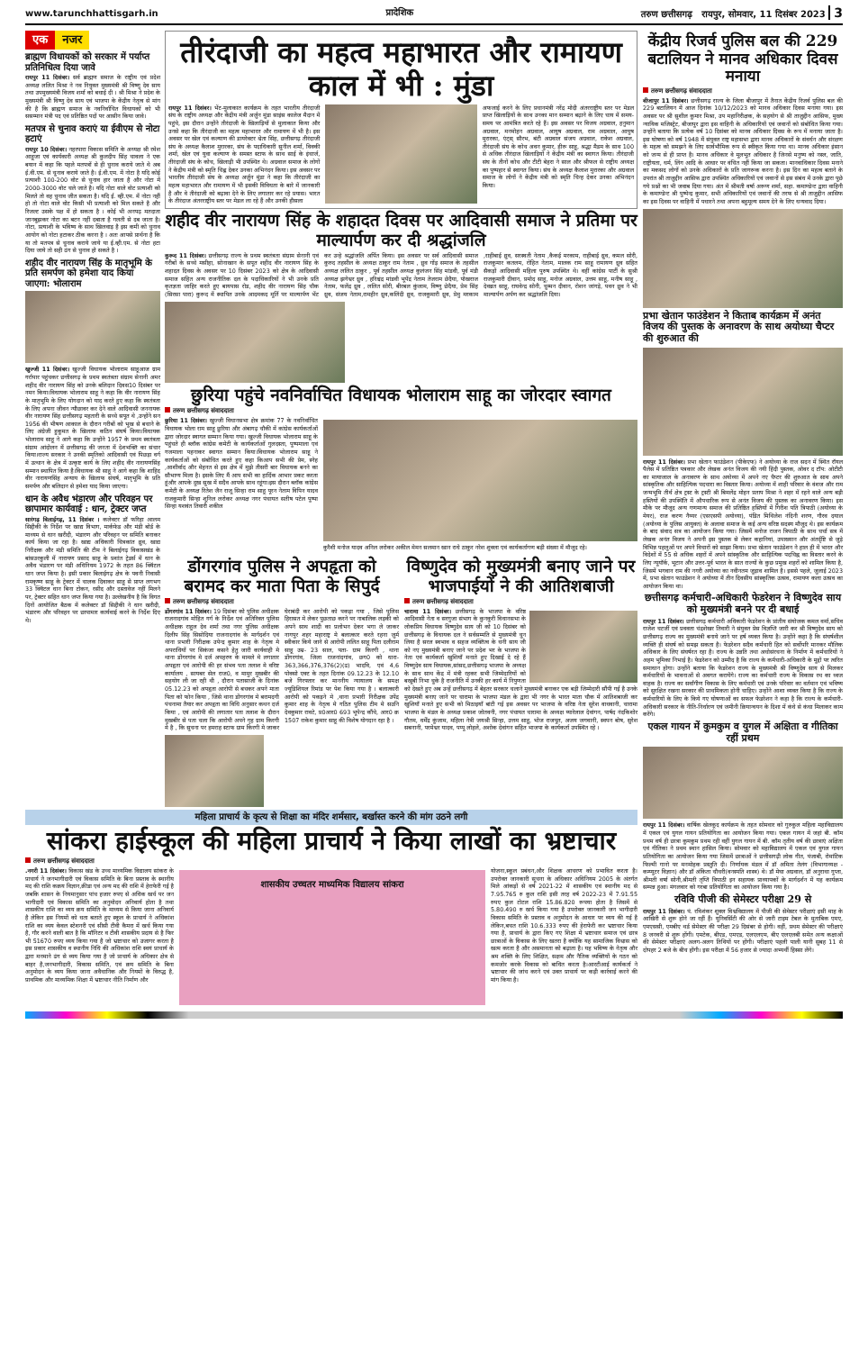www.tarunchhattisgarh.in प्रादेशिक तरुण छत्तीसगढ़ रायपुर, सोमवार, 11 दिसंबर 2023 3
एक नजर
ब्राह्मण विधायकों को सरकार में पर्याप्त प्रतिनिधित्व दिया जावे
रायपुर 11 दिसंबर। सर्व ब्राह्मण समाज के राष्ट्रीय एवं प्रदेश अध्यक्ष ललित मिश्रा ने नव नियुक्त मुख्यमंत्री श्री विष्णु देव साय तथा उपमुख्यमंत्री विजय शर्मा को बधाई दी । श्री मिश्रा ने प्रदेश के मुख्यमंत्री श्री विष्णु देव साय एवं भाजपा के केंद्रीय नेतृत्व से मांग की है कि ब्राह्मण समाज के नवनिर्वाचित विधायकों को भी ससम्मान मंत्री पद एवं प्रतिष्ठित पदों पर आसीन किया जावे।
मतपत्र से चुनाव कराएं या ईवीएम से नोटा हटाएं
रायपुर 10 दिसंबर। नहरपारा विकास समिति के अध्यक्ष श्री रमेश आहूजा एवं कार्यकारी अध्यक्ष श्री कुलदीप सिंह चावला ने एक बयान में कहा कि पहले मतपत्रों से ही चुनाव कराये जाते थे अब ई.वी.एम. से चुनाव कराये जाते है। ई.वी.एम. में नोटा है यदि कोई प्रत्याशी 100-200 वोट से चुनाव हार जाता है और नोटा में 2000-3000 वोट चले जाते है। यदि नोटा वाले वोट प्रत्याशी को मिलते तो वह चुनाव जीत सकता है। यदि ई. व्ही.एम. में नोटा नहीं हो तो नोटा वाले वोट किसी भी प्रत्याशी को मिल सकते है और रिजल्ट उसके पक्ष में हो सकता है । कोई भी अनपढ़ मतदाता जानबूझकर नोटा का बटन नहीं दबाता है गलती से दब जाता है। नोटा, प्रत्याशी के भविष्य के साथ खिलवाड़ है इस कमी को चुनाव आयोग को नोटा हटाकर ठीक करना है । अतः आपसे प्रार्थना है कि या तो मतपत्र से चुनाव कराये जाये या ई.व्ही.एम. से नोटा हटा दिया जाये तो सही ढंग से चुनाव हो सकते है ।
शहीद वीर नारायण सिंह के मातृभूमि के प्रति समर्पण को हमेशा याद किया जाएगा: भोलाराम
खुज्जी 11 दिसंबर। खुज्जी विधायक भोलाराम साहूआज ग्राम गर्रापार पहुंचकर छत्तीसगढ़ के प्रथम स्वतंत्रता संग्राम सेनानी अमर शहीद वीर नारायण सिंह को उनके बलिदान दिवस10 दिसंबर पर नमन किया।विधायक भोलाराम साहू ने कहा कि वीर नारायण सिंह के मातृभूमि के लिए योगदान को याद करते हुए कहा कि स्वतंत्रता के लिए अपना जीवन न्यौछावर कर देने वाले आदिवासी जननायक वीर नारायण सिंह छत्तीसगढ़ महतारी के सच्चे सपूत थे ,उन्होंने सन 1956 की भीषण आकाल के दौरान गरीबों को भूख से बचाने के लिए अंग्रेजी हुकूमत के खिलाफ कठिन संघर्ष किया।विधायक भोलाराम साहू ने आगे कहा कि उन्होंने 1957 के प्रथम स्वतंत्रता संग्राम आंदोलन में छत्तीसगढ़ की जनता में देशभक्ति का संचार किया।राज्य सरकार ने उनकी स्मृतिको आदिवासी एवं पिछड़ा वर्ग में उत्थान के क्षेत्र में उत्कृष्ट कार्य के लिए शहीद वीर नारायणसिंह सम्मान स्थापित किया है।विधायक श्री साहू ने आगे कहा कि शाहिद वीर नारायणसिंह अन्याय के खिलाफ संघर्ष, मातृभूमि के प्रति समर्पण और बलिदान से हमेशा याद किया जाएगा।
धान के अवैध भंडारण और परिवहन पर छापामार कार्यवाई : धान, ट्रेक्टर जप्त
सारंगढ़ बिलाईगढ़, 11 दिसंबर । कलेक्टर डॉ फरिहा आलम सिद्दीकी के निर्देश पर खाद्य विभाग, मार्कफेड और मंडी बोर्ड के माध्यम से धान खरीदी, भंडारण और परिवहन पर समिति बनाकर कार्य किया जा रहा है। खाद्य अधिकारी चित्रकांत ध्रुव, खाद्य निरीक्षक और मंडी समिति की टीम ने बिलाईगढ़ विकासखंड के बांसउरकुली में नारायण प्रसाद साहू के प्रशांत ट्रेडर्स में धान के अवैध भंडारण पर मंडी अधिनियम 1972 के तहत 86 क्विंटल धान जप्त किया है। इसी प्रकार बिलाईगढ़ क्षेत्र के पवनी निवासी रामकृष्ण साहू के ट्रेक्टर में चालक दिवाकर साहू से प्राप्त लगभग 33 क्विंटल धान बिना टोकन, रसीद और दस्तावेज नहीं मिलने पर, ट्रेक्टर सहित धान जप्त किया गया है। उल्लेखनीय है कि विगत दिनों आयोजित बैठक में कलेक्टर डॉ सिद्दीकी ने धान खरीदी, भंडारण और परिवहन पर छापामार कार्यवाई करने के निर्देश दिए थे।
तीरंदाजी का महत्व महाभारत और रामायण काल में भी : मुंडा
रायपुर 11 दिसंबर। भेंट-मुलाकात कार्यक्रम के तहत भारतीय तीरंदाजी संघ के राष्ट्रीय अध्यक्ष और केंद्रीय मंत्री अर्जुन मुंडा साइंस कालेज मैदान में पहुंचे, इस दौरान उन्होंने तीरंदाजी के खिलाड़ियों से मुलाकात किया और उनसे कहा कि तीरंदाजी का महत्व महाभारत और रामायण में भी है। इस अवसर पर खेल एवं कल्याण की डायरेक्टर श्वेता सिंह, छत्तीसगढ़ तीरंदाजी संघ के अध्यक्ष कैलाश मुरारका, संघ के पदाधिकारी सुनील शर्मा, विक्की शर्मा, खेल एवं युवा कल्याण के समस्त स्टाफ के साथ साई के इंचार्ज, तीरंदाजी संघ के कोच, खिलाड़ी भी उपस्थित थे। अग्रवाल समाज के लोगों ने केंद्रीय मंत्री को स्मृति चिह्न देकर उनका अभिनंदन किया। इस अवसर पर भारतीय तीरंदाजी संघ के अध्यक्ष अर्जुन मुंडा ने कहा कि तीरंदाजी का महत्व महाभारत और रामायण में भी इसकी विविधता के बारे में जानकारी है और वे तीरंदाजी को बढ़ावा देने के लिए लगातार कर रहे प्रयास। भारत के तीरंदाज अंतरराष्ट्रीय स्तर पर मेडल ला रहे हैं और उनकी हौसला
अफजाई करने के लिए प्रधानमंत्री नरेंद्र मोदी अंतरराष्ट्रीय स्तर पर मेडल प्राप्त खिलाड़ियों के साथ उनका मान सम्मान बढ़ाने के लिए चाय में समय-समय पर आमंत्रित करते रहे हैं। इस अवसर पर विजय अग्रवाल, हनुमान अग्रवाल, मनमोहन अग्रवाल, आयुष अग्रवाल, राम अग्रवाल, आयुष मुरारका, एंट्स् सौरभ, बंटी अग्रवाल संजय अग्रवाल, राकेश अग्रवाल, तीरंदाजी संघ के कोच अवन कुमार, हीरू साहू, श्रद्धा मैडम के साथ 100 से अधिक तीरंदाज खिलाड़ियों ने केंद्रीय मंत्री का स्वागत किया। तीरंदाजी संघ के तीनों कोच और टीटी बेहरा ने साल और श्रीफल से राष्ट्रीय अध्यक्ष का पुष्पहार से स्वागत किया। संघ के अध्यक्ष कैलाश मुरारका और अग्रवाल समाज के लोगों ने केंद्रीय मंत्री को स्मृति चिन्ह देकर उनका अभिनंदन किया।
शहीद वीर नारायण सिंह के शहादत दिवस पर आदिवासी समाज ने प्रतिमा पर माल्यार्पण कर दी श्रद्धांजलि
कुरूद 11 दिसंबर। छत्तीसगढ़ राज्य के प्रथम स्वतंत्रता संग्राम सेनानी एवं गरीबों के सच्चे मसीहा, सोनाखान के सपूत शहीद वीर नारायण सिंह के शहादत दिवस के अवसर पर 10 दिसंबर 2023 को क्षेत्र के आदिवासी समाज सहित अन्य राजनीतिक दल के पदाधिकारियों ने भी उनके प्रति कृतज्ञता जाहिर करते हुए बायपास रोड, शहीद वीर नारायण सिंह चौक (सिरसा पारा) कुरूद में स्थापित उनके आदमकद मूर्ति पर माल्यार्पण भेंट कर उन्हे श्रद्धांजलि अर्पित किया। इस अवसर पर सर्व आदिवासी समाज कुरुद तहसील के अध्यक्ष ठाकुर राम नेताम , ध्रुव गोंड़ समाज के तहसील अध्यक्ष ललित ठाकुर , पूर्व तहसील अध्यक्ष कुलंजन सिंह मांडवी, पूर्व मंडी अध्यक्ष झगेश्वर ध्रुव , हरिश्चंद्र मांडवी भूपेंद्र नेताम तेजराम छेदैया, पोखराज नेताम, फलेंद्र ध्रुव , ललित सोरी, बीरबल कुंजाम, विष्णु छेदैया, प्रेम सिंह ध्रुव, संजय नेताम,रामहीन ध्रुव,कलिंदी ध्रुव, राजकुमारी ध्रुव, प्रेमु मरकाम ,राहीबाई ध्रुव, सरस्वती नेताम ,कैकई मरकाम, राहीबाई ध्रुव, कमल सोरी, राजकुमार कतलम, रोहित नेताम, मालक राम साहू रामायण ध्रुव सहित सैकड़ों आदिवासी महिला पुरुष उपस्थित थे। वहीं कांग्रेस पार्टी के सुश्री राजकुमारी दीवान, प्रमोद साहू, मनोज अग्रवाल, उत्तम साहू, मनीष साहू , देवव्रत साहू, राघवेन्द्र सोनी, चुम्मन दीवान, रोशन जांगड़े, पवन ध्रुव ने भी माल्यार्पण अर्पण कर श्रद्धांजलि दिया।
छुरिया पहुंचे नवनिर्वाचित विधायक भोलाराम साहू का जोरदार स्वागत
तरुण छत्तीसगढ़ संवाददाता
छुरिया 11 दिसंबर। खुज्जी विधानसभा क्षेत्र क्रमांक 77 के नवनिर्वाचित विधायक भोला राम साहू छुरिया और अंबागढ़ चौकी में कांग्रेस कार्यकर्ताओं द्वारा जोरदार स्वागत सम्मान किया गया। खुज्जी विधायक भोलाराम साहू के पहुंचते ही ब्लॉक कांग्रेस कमेटी के कार्यकर्ताओं गुलदस्ता, पुष्पमाला एवं गजमाला पहनाकर स्वागत सम्मान किया।विधायक भोलाराम साहू ने कार्यकर्ताओं को संबोधित करते हुए कहा किआप सभी की प्रेम, स्नेह ,आशीर्वाद और मेहनत से इस क्षेत्र में मुझे तीसरी बार विधायक बनने का सौभाग्य मिला है। इसके लिए मैं आप सभी का हार्दिक आभार प्रकट करता हूंऔर आपके दुख सुख में सदैव आपके साथ रहूंगा।इस दौरान ब्लॉक कांग्रेस कमेटी के अध्यक्ष रितेश जैन राजू सिन्हा राम साहू पूरन नेताम विपिन यादव राजकुमारी सिन्हा शूनिल लरोकर अध्यक्ष नगर पंचायत सतीष पटेल पुष्पा सिन्हा यशवंत तिवारी शकील
कुरैशी मनोज यादव अनिल लरोकर अकील मेमन सलमान खान राधे ठाकुर नरेश शुक्ला एवं कार्यकर्तागण बड़ी संख्या में मौजूद रहे।
डोंगरगांव पुलिस ने अपहृता को बरामद कर माता पिता के सिपुर्द
तरुण छत्तीसगढ़ संवाददाता
डोंगरगांव 11 दिसंबर। 19 दिसंबर को पुलिस अधीक्षक राजनादगांव मोहित गर्ग के निर्देश एवं अतिरिक्त पुलिस अधीक्षक राहुल देव शर्मा तथा नगर पुलिस अधीक्षक दिलीप सिंह सिसोदिया राजनादगांव के मार्गदर्शन एवं थाना प्रभारी निरीक्षक उपेन्द्र कुमार शाह के नेतृत्व मे अपराधियों पर सिकंजा कसने हेतु जारी कार्यवाही मे थाना डोंगरगांव मे दर्ज अपहरण के मामले मे लगातार अपहृता एवं आरोपी की हर संभव पता तलाश मे वरिष्ट कार्यालय , सायबर सेल राज0, व मामुर मुखबीर की सहयोग ली जा रही थी , दौरान पतासाजी के दिनांक 05.12.23 को अपहृता आरोपी से बचकर अपने माता पिता को फोन किया , जिसे थाना डोंगरगांव मे बरामदगी पंचनामा तैयार कर अपहृता का विधि अनुसार कथन दर्ज किया , एवं आरोपी की लगातार पता तलाश के दौरान मुखबीर से पता चला कि आरोपी अपने गृह ग्राम किरगी मे है , कि सुचना पर हमराह स्टाफ ग्राम किरगी मे जाकर घेराबंदी कर आरोपी को पकड़ा गया , जिसे पुलिस हिरासत मे लेकर पुछताछ करने पर नाबालिक लड़की को अपने साथ शादी का प्रलोभन देकर भगा ले जाकर नागपुर शहर महाराष्ट्र मे बलात्कार करते रहना जुर्म स्वीकार किये जाने से आरोपी ललित साहू पिता दलीराम साहू उम्र- 23 साल, पता- ग्राम किरगी , थाना डोंगरगांव, जिला राजनांदगांव, छग0 को धारा- 363,366,376,376(2)(ढ) भादवि, एवं 4,6 पोक्सो एक्ट के तहत दिनांक 09.12.23 के 12.10 बजे गिरफ्तार कर माननीय न्यायालय के समक्ष ज्यूडिशियल रिमांड पर पेश किया गया है । बलात्कारी आरोपी को पकड़ने मे ,थाना प्रभारी निरीक्षक उपेंद्र कुमार शाह के नेतृत्व मे गठित पुलिस टीम मे सउनि देवकुमार रावटे, प्र0आर0 693 भूपेन्द्र कौंचे, आर0 क्र 1507 राकेश कुमार साहू की विशेष योगदान रहा है ।
विष्णुदेव को मुख्यमंत्री बनाए जाने पर भाजपाईयों ने की आतिशबाजी
तरुण छत्तीसगढ़ संवाददाता
चारामा 11 दिसंबर। छत्तीसगढ़ के भाजपा के वरिष्ठ आदिवासी नेता व सरगुजा संभाग के कुनकुरी विधानसभा के लोकप्रिय विधायक विष्णुदेव साय जी को 10 दिसंबर को छत्तीसगढ़ के विधायक दल ने सर्वसम्मति से मुख्यमंत्री चुन लिया है सरल स्वभाव व सहज व्यक्तित्व के धनी साय जी को नए मुख्यमंत्री बनाए जाने पर प्रदेश भर के भाजपा के नेता एवं कार्यकर्ता खुशियाँ मनाते हुए दिखाई दे रहे हैं विष्णुदेव साय विधायक,सांसद,छत्तीसगढ़ भाजपा के अध्यक्ष के साथ साथ केंद्र में मंत्री रहकर सभी जिम्मेदारियों को बखूबी निभा चुके है राजनीति में उनकी हर कार्य में निपुणता को देखते हुए अब उन्हें छत्तीसगढ़ में बेहतर सरकार चलाने मुख्यमंत्री बनाकर एक बड़ी जिम्मेदारी सौंपी गई है उनके मुख्यमंत्री बनाए जाने पर चारामा के भाजपा मंडल के द्वारा भी नगर के भारत माता चौक में आतिशबाजी कर खुशियाँ मनाते हुए सभी को मिठाइयाँ बांटी गई इस अवसर पर भाजपा के वरिष्ठ नेता सुरेश वाधवानी, चारामा भाजपा के मंडल के अध्यक्ष प्रकाश जोतवनी, नगर पंचायत चारामा के अध्यक्ष प्यारेलाल देवांगन, पार्षद नंदकिशोर गौतम, धर्मेंद्र कुंजाम, महिला नेत्री जयश्री सिन्हा, उत्तम साहू, भोज राजपूत, अजय जगवानी, स्वपन बोष, सुरेश सबनानी, परमेश्वर यादव, पप्पू लोहले, अशोक देवांगन सहित भाजपा के कार्यकर्ता उपस्थित रहे ।
महिला प्राचार्य के कृत्य से शिक्षा का मंदिर शर्मसार, बर्खास्त करने की मांग उठने लगी
सांकरा हाईस्कूल की महिला प्राचार्य ने किया लाखों का भ्रष्टाचार
तरुण छत्तीसगढ़ संवाददाता
.नगरी 11 दिसंबर। विकास खंड के उच्च माध्यमिक विद्यालय सांकरा के प्राचार्य ने जनभागीदारी एवं विकास समिति के बिना प्रस्ताव के स्थानीय मद की राशि कक्रय विज्ञान,क्रीडा एवं अन्य मद की राशि में हेराफेरी गई है जबकि शासन के नियमानुसार पांच हजार रुपए से अधिक खर्च पर जन भागीदारी एवं विकास समिति का अनुमोदन अनिवार्य होता है तथा शासकीय राशि का व्यय क्रय समिति के माध्यम से किया जाना अनिवार्य है लेकिन इस नियमों को धता बताते हुए स्कूल के प्राचार्य ने अधिकांश राशि का व्यय केवल स्टेशनरी एवं सीसी टीवी कैमरा में खर्च किया गया है, गौर करने वाली बात है कि मॉनिटर व टीवी शासकीय प्रदाय से है फिर भी 51670 रुपए व्यय किया गया है जो भ्रष्टाचार को उजागर करता है इस प्रकार शासकीय व स्थानीय निधि की अधिकांश राशि स्वयं प्राचार्य के द्वारा मनमाने ढंग से व्यय किया गया है जो प्राचार्य के अधिकार क्षेत्र से बाहर है,जनभागीदारी, विकास समिति, एवं क्रय समिति के बिना अनुमोदन के व्यय किया जाना अवैधानिक और नियमों के विरुद्ध है, प्राथमिक और माध्यमिक शिक्षा में भ्रष्टाचार नीति निर्माण और
शासकीय उच्चतर माध्यमिक विद्यालय सांकरा
योजना,स्कूल प्रबंधन,और शिक्षक आचरण को प्रभावित करता है। उपरोक्त जानकारी सूचना के अधिकार अधिनियम 2005 के अंतर्गत मिले आंकड़ों से वर्ष 2021-22 में शासकीय एवं स्थानीय मद से 7.95.765 रु कुल राशि इसी तरह वर्ष 2022-23 में 7.91.55 रुपए कुल टोटल राशि 15.86.820 रूपया होता है जिसमें से 5.80.490 रु खर्च किया गया है उपरोक्त जानकारी जन भागीदारी विकास समिति के प्रस्ताव व अनुमोदन के आधार पर व्यय की गई है लेकिन,बचत राशि 10.6.333 रुपए की हेराफेरी कर भ्रष्टाचार किया गया है, प्राचार्य के द्वारा किए गए शिक्षा में भ्रष्टाचार समाज एवं छात्र छात्राओं के विकास के लिए खतरा है क्योंकि यह सामाजिक विश्वास को खत्म करता है और असमानता को बढ़ाता है। यह भविष्य के नेतृत्व और श्रम शक्ति के लिए शिक्षित, सक्षम और नैतिक व्यक्तियों के गठन को कमजोर करके विकास को बाधित करता है।आरटीआई कार्यकर्ता ने भ्रष्टाचार की जांच करने एवं उक्त प्राचार्य पर कड़ी कार्रवाई करने की मांग किया है।
केंद्रीय रिजर्व पुलिस बल की 229 बटालियन ने मानव अधिकार दिवस मनाया
तरुण छत्तीसगढ़ संवाददाता
बीजापुर 11 दिसंबर। छत्तीसगढ़ राज्य के जिला बीजापुर में तैनात केंद्रीय रिजर्व पुलिस बल की 229 बटालियन में आज दिनांक 10/12/2023 को मानव अधिकार दिवस मनाया गया। इस अवसर पर श्री सुशील कुमार मिश्रा, उप महानिरीक्षक, के सहयोग से श्री ताजुद्दीन आसिफ, मुख्य न्यायिक मजिस्ट्रेट, बीजापुर द्वारा इस वाहिनी के अधिकारियों एवं जवानों को संबोधित किया गया। उन्होंने बताया कि प्रत्येक वर्ष 10 दिसंबर को मानव अधिकार दिवस के रूप में मनाया जाता है। इस घोषणा को वर्ष 1948 में संयुक्त राष्ट्र महासभा द्वारा मानव अधिकारों के संवर्धन और संरक्षण के महत्व को समझने के लिए सार्वभौमिक रूप से स्वीकृत किया गया था। मानव अधिकार इंसान को जन्म से ही प्राप्त है। मानव अधिकार वे मूलभूत अधिकार है जिनसे मनुष्य को नस्ल, जाति, राष्ट्रीयता, धर्म, लिंग आदि के आधार पर वंचित नहीं किया जा सकता। मानवाधिकार दिवस मनाने का मकसद लोगों को उनके अधिकारों के प्रति जागरूक करना है। इस दिन का महत्व बताने के उपरांत श्री ताजुद्दीन आसिफ द्वारा उपस्थित अधिकारियों एवं जवानों से इस संबंध में उनके द्वारा पूछे गये प्रश्नों का भी जवाब दिया गया। अंत में श्रीमती वर्षा अरूण शर्मा, सहा. कमाण्डेन्ट द्वारा वाहिनी के कमाण्डेन्ट श्री पुष्पेन्द्र कुमार, सभी अधिकारियों एवं जवानों की तरफ से श्री ताजुद्दीन आसिफ का इस दिवस पर वाहिनी में पधारने तथा अपना बहुमूल्य समय देने के लिए धन्यवाद दिया।
प्रभा खेतान फाउंडेशन ने किताब कार्यक्रम में अनंत विजय की पुस्तक के अनावरण के साथ अयोध्या चैप्टर की शुरुआत की
रायपुर 11 दिसंबर। प्रभा खेतान फाउंडेशन (पीकेएफ) ने अयोध्या के राज सदन में स्थित रॉयल पैलेस में प्रतिष्ठित पत्रकार और लेखक अनंत विजय की नयी हिंदी पुस्तक, ओवर द टॉप: ओटीटी का मायाजाल के अनावरण के साथ अयोध्या में अपने नए चैप्टर की शुरुआत के साथ अपने सांस्कृतिक और साहित्यिक पदचारा का विस्तार किया। अयोध्या में शाही परिवार के वंशज और राम जन्मभूमि तीर्थ क्षेत्र ट्रस्ट के ट्रस्टी श्री बिमलेंद्र मोहन प्रताप मिश्रा ने शहर में रहने वाले अन्य बड़ी हस्तियों की उपस्थिति में औपचारिक रूप से अनंत विजय की पुस्तक का अनावरण किया। इस मौके पर मौजूद अन्य गणमान्य समाज की प्रतिष्ठित हस्तियों में गिरीश पति त्रिपाठी (अयोध्या के मेयर), राज करण नैय्यर (एसएसपी अयोध्या), पंडित मिथिलेश नंदिनी शरण, गौरव दयाल (अयोध्या के पुलिस आयुक्त) के अलावा समाज के कई अन्य वरिष्ठ सदस्य मौजूद थे। इस कार्यक्रम के बाद संवाद सत्र का आयोजन किया गया। जिसमें मनोज राजन त्रिपाठी के साथ चर्चा सत्र में लेखक अनंत विजय ने अपनी इस पुस्तक से लेकर कहानियां, उपाख्यान और अंतर्दृष्टि से जुड़े विभिन्न पहलुओं पर अपने विचारों को साझा किया। प्रभा खेतान फाउंडेशन ने हाल ही में भारत और विदेशों में 55 से अधिक शहरों में अपने सांस्कृतिक और साहित्यिक पदचिह्न का विस्तार करने के लिए न्यूयॉर्क, भूटान और उत्तर-पूर्व भारत के सात राज्यों के कुछ प्रमुख शहरों को शामिल किया है, जिसमें भगवान राम की नगरी अयोध्या का नवीनतम जुड़ाव शामिल है। इससे पहले, जुलाई 2023 में, प्रभा खेतान फाउंडेशन ने अयोध्या में तीन दिवसीय सांस्कृतिक उत्सव, रामायण कला उत्सव का आयोजन किया था।
छत्तीसगढ़ कर्मचारी-अधिकारी फेडरेशन ने विष्णुदेव साय को मुख्यमंत्री बनने पर दी बधाई
रायपुर 11 दिसंबर। छत्तीसगढ़ कर्मचारी अधिकारी फेडरेशन के प्रांतीय संयोजक कमल वर्मा,सचिव राजेश चटर्जी एवं प्रवक्ता चंद्रशेखर तिवारी ने संयुक्त प्रेस विज्ञप्ति जारी कर श्री विष्णुदेव साय को छत्तीसगढ़ राज्य का मुख्यमंत्री बनाये जाने पर हर्ष व्यक्त किया है। उन्होंने कहा है कि संघर्षशील व्यक्ति ही संघर्ष को समझ सकता है। फेडरेशन सदैव कर्मचारी हित को सर्वोपरि मानकर मौलिक अधिकार के लिए संघर्षरत रहा है। राज्य के उन्नति तथा अधोसंरचना के निर्माण में कर्मचारियों ने अहम भूमिका निभाई है। फेडरेशन को उम्मीद है कि राज्य के कर्मचारी-अधिकारी के मुद्दों पर त्वरित समाधान होगा। उन्होंने बताया कि फेडरेशन राज्य के मुख्यमंत्री श्री विष्णुदेव साय से मिलकर कर्मचारियों के भावनाओं से अवगत करायेंगे। राज्य का कर्मचारी राज्य के विकास रथ का ध्वज वाहक है। राज्य का सर्वांगीण विकास के लिए कर्मचारी एवं उनके परिवार का वर्तमान एवं भविष्य को सुरक्षित रखना सरकार की प्राथमिकता होनी चाहिए। उन्होंने आशा व्यक्त किया है कि राज्य के कर्मचारियों के लिए के किये गए घोषणाओं का सफल फेडरेशन ने कहा है कि राज्य के कर्मचारी-अधिकारी सरकार के नीति-निर्धारण एवं जमीनी क्रियान्वयन के दिशा में कंधे से कंधा मिलाकर काम करेंगे।
एकल गायन में कुमकुम व युगल में अक्षिता व गीतिका रहीं प्रथम
रायपुर 11 दिसंबर। वार्षिक खेलकूद कार्यक्रम के तहत सोमवार को गुरुकुल महिला महाविद्यालय में एकल एवं युगल गायन प्रतियोगिता का आयोजन किया गया। एकल गायन में जहां बी. कॉम प्रथम वर्ष ही छात्रा कुमकुम प्रथम रही वहीं युगल गायन में बी. कॉम तृतीय वर्ष की छात्राएं अक्षिता एवं गीतिका ने प्रथम स्थान हासिल किया। सोमवार को महाविद्यालय में एकल एवं युगल गायन प्रतियोगिता का आयोजन किया गया जिसमें छात्राओं ने छत्तीसगढ़ी लोक गीत, पंजाबी, रोमांटिक फिल्मी गानो पर मनमोहक प्रस्तुति दी। निर्णायक मंडल में डॉ अमिता तेलंग (विभागाध्यक्ष - कम्प्यूटर विज्ञान) और डॉ अंकिता चौधरी(वनस्पति शास्त्र) थे। डॉ मेघा अग्रवाल, डॉ अनुराधा गुप्ता, श्रीमती वर्षा सोनी,श्रीमती तृप्ति त्रिपाठी इन सहायक प्राध्यापकों के मार्गदर्शन में यह कार्यक्रम सम्पन्न हुआ। मंगलवार को गरबा प्रतियोगिता का आयोजन किया गया है।
रविवि पीजी की सेमेस्टर परीक्षा 29 से
रायपुर 11 दिसंबर। पं. रविशंकर शुक्ल विश्वविद्यालय में पीजी की सेमेस्टर परीक्षाएं इसी माह के आखिरी से शुरू होने जा रहीं हैं। यूनिवर्सिटी की ओर से जारी टाइम टेबल के मुताबिक एमए, एमएससी, एमबीए थर्ड सेमेस्टर की परीक्षा 29 दिसंबर से होगी। वहीं, प्रथम सेमेस्टर की परीक्षाएं 8 जनवरी से शुरू होंगी। एमटेक, बीएड, एमएड, एलएलएम, बीए एलएलबी समेत अन्य कक्षाओं की सेमेस्टर परीक्षाएं अलग-अलग तिथियों पर होंगी। परीक्षाएं पहली पाली यानी सुबह 11 से दोपहर 2 बजे के बीच होंगी। इस परीक्षा में 56 हजार से ज्यादा अभ्यर्थी हिस्सा लेंगे।